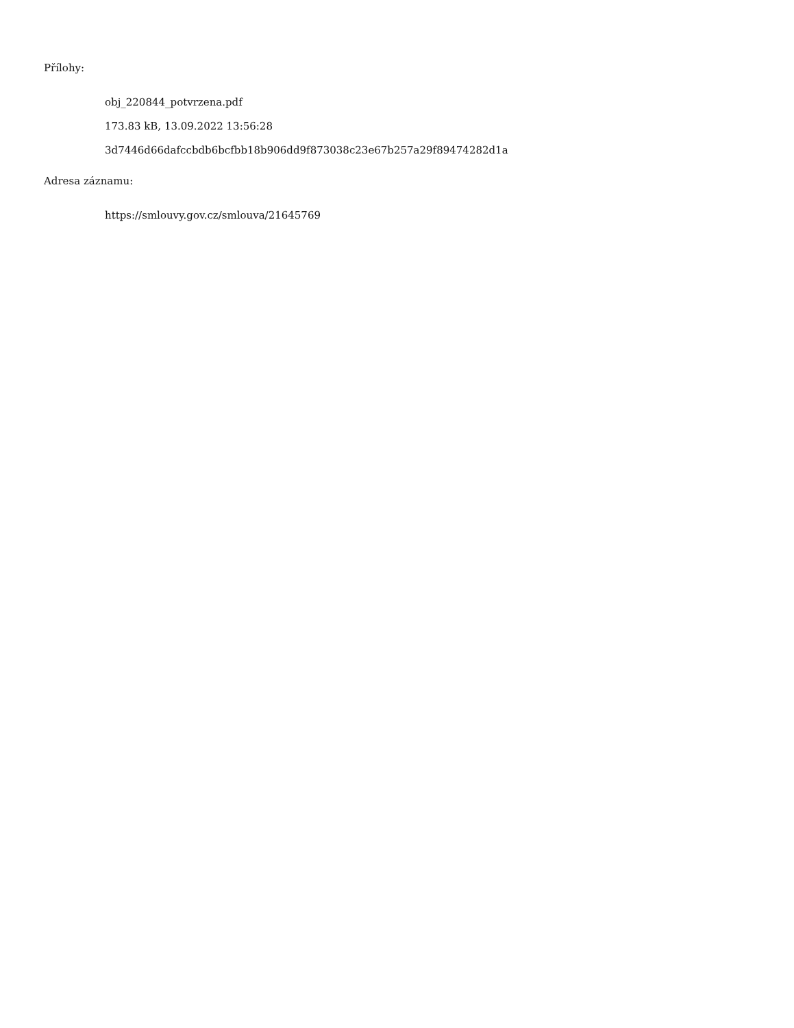Přílohy:
obj_220844_potvrzena.pdf
173.83 kB, 13.09.2022 13:56:28
3d7446d66dafccbdb6bcfbb18b906dd9f873038c23e67b257a29f89474282d1a
Adresa záznamu:
https://smlouvy.gov.cz/smlouva/21645769